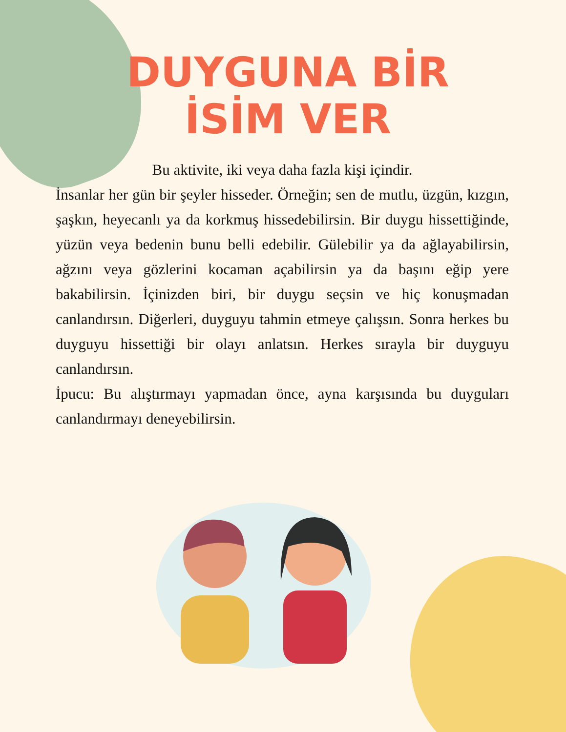DUYGUNA BİR İSİM VER
Bu aktivite, iki veya daha fazla kişi içindir.
İnsanlar her gün bir şeyler hisseder. Örneğin; sen de mutlu, üzgün, kızgın, şaşkın, heyecanlı ya da korkmuş hissedebilirsin. Bir duygu hissettiğinde, yüzün veya bedenin bunu belli edebilir. Gülebilir ya da ağlayabilirsin, ağzını veya gözlerini kocaman açabilirsin ya da başını eğip yere bakabilirsin. İçinizden biri, bir duygu seçsin ve hiç konuşmadan canlandırsın. Diğerleri, duyguyu tahmin etmeye çalışsın. Sonra herkes bu duyguyu hissettiği bir olayı anlatsın. Herkes sırayla bir duyguyu canlandırsın.
İpucu: Bu alıştırmayı yapmadan önce, ayna karşısında bu duyguları canlandırmayı deneyebilirsin.